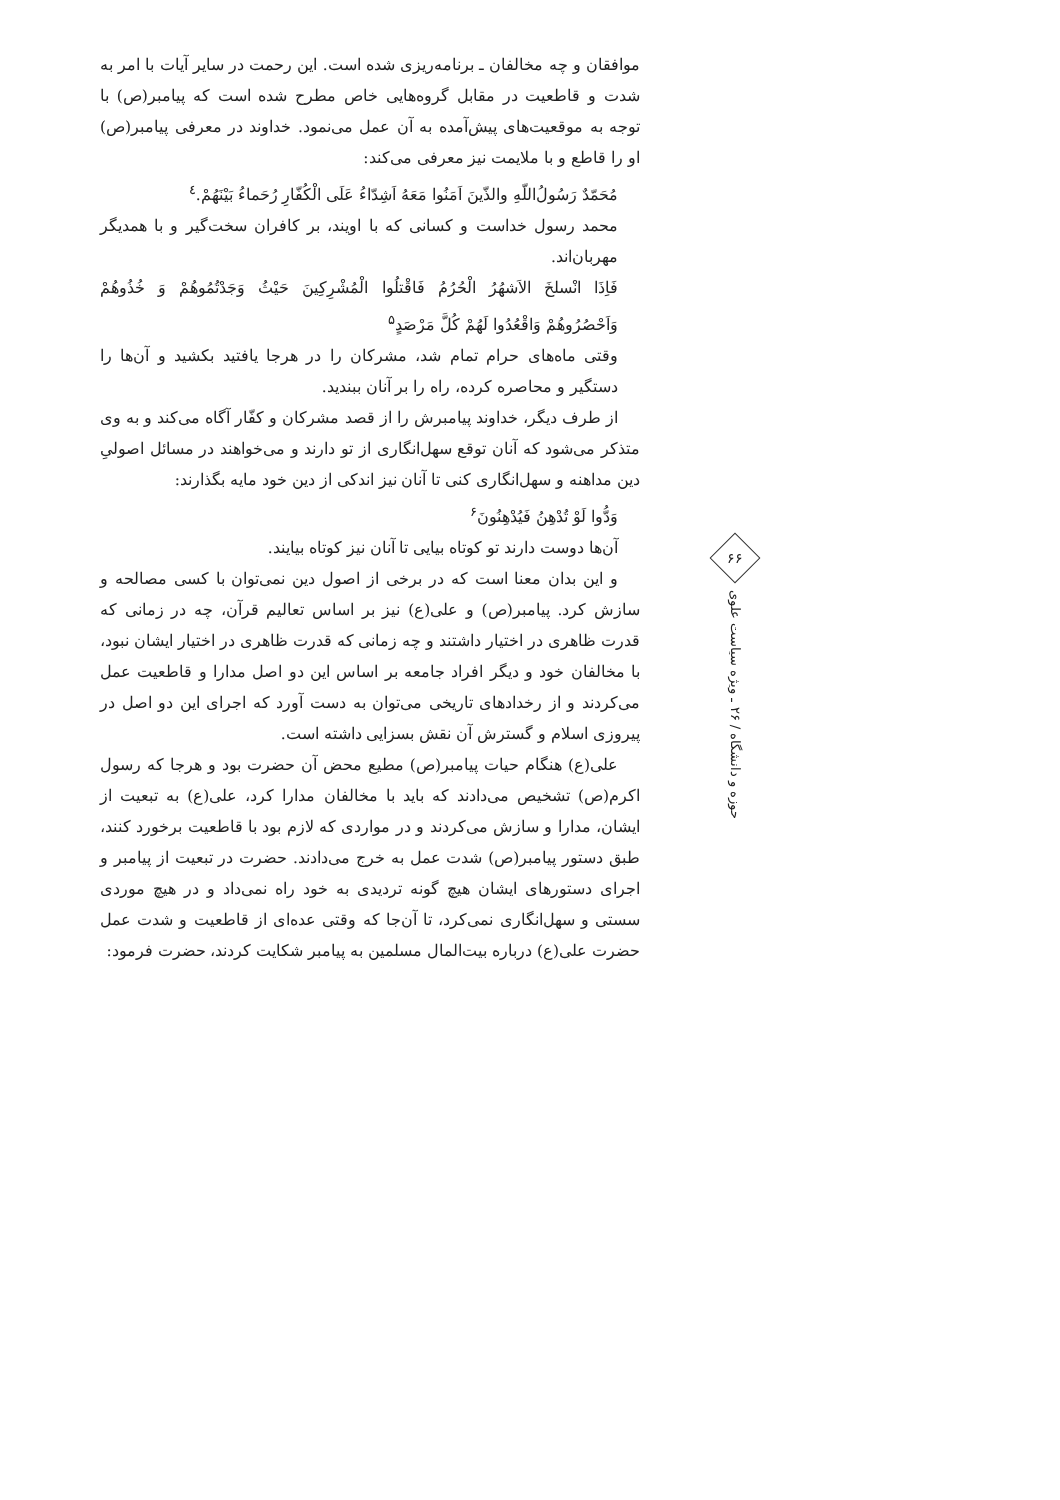موافقان و چه مخالفان ـ برنامه‌ریزی شده است. این رحمت در سایر آیات با امر به شدت و قاطعیت در مقابل گروه‌هایی خاص مطرح شده است که پیامبر(ص) با توجه به موقعیت‌های پیش‌آمده به آن عمل می‌نمود. خداوند در معرفی پیامبر(ص) او را قاطع و با ملایمت نیز معرفی می‌کند:
مُحَمّدٌ رَسُولُ‌اللّهِ والذّینَ اَمَنُوا مَعَهُ اَشِدّاءُ عَلَی الْکُفّارِ رُحَماءُ بَیْنَهُمْ.<sup>٤</sup>
محمد رسول خداست و کسانی که با اویند، بر کافران سخت‌گیر و با همدیگر مهربان‌اند.
فَاِذَا انْسلخَ الاَشهُرُ الْحُرُمُ فَاقْتلُوا الْمُشْرِکِینَ حَیْثُ وَجَدْتُمُوهُمْ وَ خُذُوهُمْ وَاَحْصُرُوهُمْ وَاقْعُدُوا لَهُمْ کُلَّ مَرْصَدٍ<sup>۵</sup>
وقتی ماه‌های حرام تمام شد، مشرکان را در هرجا یافتید بکشید و آن‌ها را دستگیر و محاصره کرده، راه را بر آنان ببندید.
از طرف دیگر، خداوند پیامبرش را از قصد مشرکان و کفّار آگاه می‌کند و به وی متذکر می‌شود که آنان توقع سهل‌انگاری از تو دارند و می‌خواهند در مسائل اصولیِ دین مداهنه و سهل‌انگاری کنی تا آنان نیز اندکی از دین خود مایه بگذارند:
وَدُّوا لَوْ تُدْهِنُ فَیُدْهِنُونَ<sup>۶</sup>
آن‌ها دوست دارند تو کوتاه بیایی تا آنان نیز کوتاه بیایند.
و این بدان معنا است که در برخی از اصول دین نمی‌توان با کسی مصالحه و سازش کرد. پیامبر(ص) و علی(ع) نیز بر اساس تعالیم قرآن، چه در زمانی که قدرت ظاهری در اختیار داشتند و چه زمانی که قدرت ظاهری در اختیار ایشان نبود، با مخالفان خود و دیگر افراد جامعه بر اساس این دو اصل مدارا و قاطعیت عمل می‌کردند و از رخدادهای تاریخی می‌توان به دست آورد که اجرای این دو اصل در پیروزی اسلام و گسترش آن نقش بسزایی داشته است.
علی(ع) هنگام حیات پیامبر(ص) مطیع محض آن حضرت بود و هرجا که رسول اکرم(ص) تشخیص می‌دادند که باید با مخالفان مدارا کرد، علی(ع) به تبعیت از ایشان، مدارا و سازش می‌کردند و در مواردی که لازم بود با قاطعیت برخورد کنند، طبق دستور پیامبر(ص) شدت عمل به خرج می‌دادند. حضرت در تبعیت از پیامبر و اجرای دستورهای ایشان هیچ گونه تردیدی به خود راه نمی‌داد و در هیچ موردی سستی و سهل‌انگاری نمی‌کرد، تا آن‌جا که وقتی عده‌ای از قاطعیت و شدت عمل حضرت علی(ع) درباره بیت‌المال مسلمین به پیامبر شکایت کردند، حضرت فرمود:
۶۶
حوزه و دانشگاه / ۲۶ ـ ویژه سیاست علوی